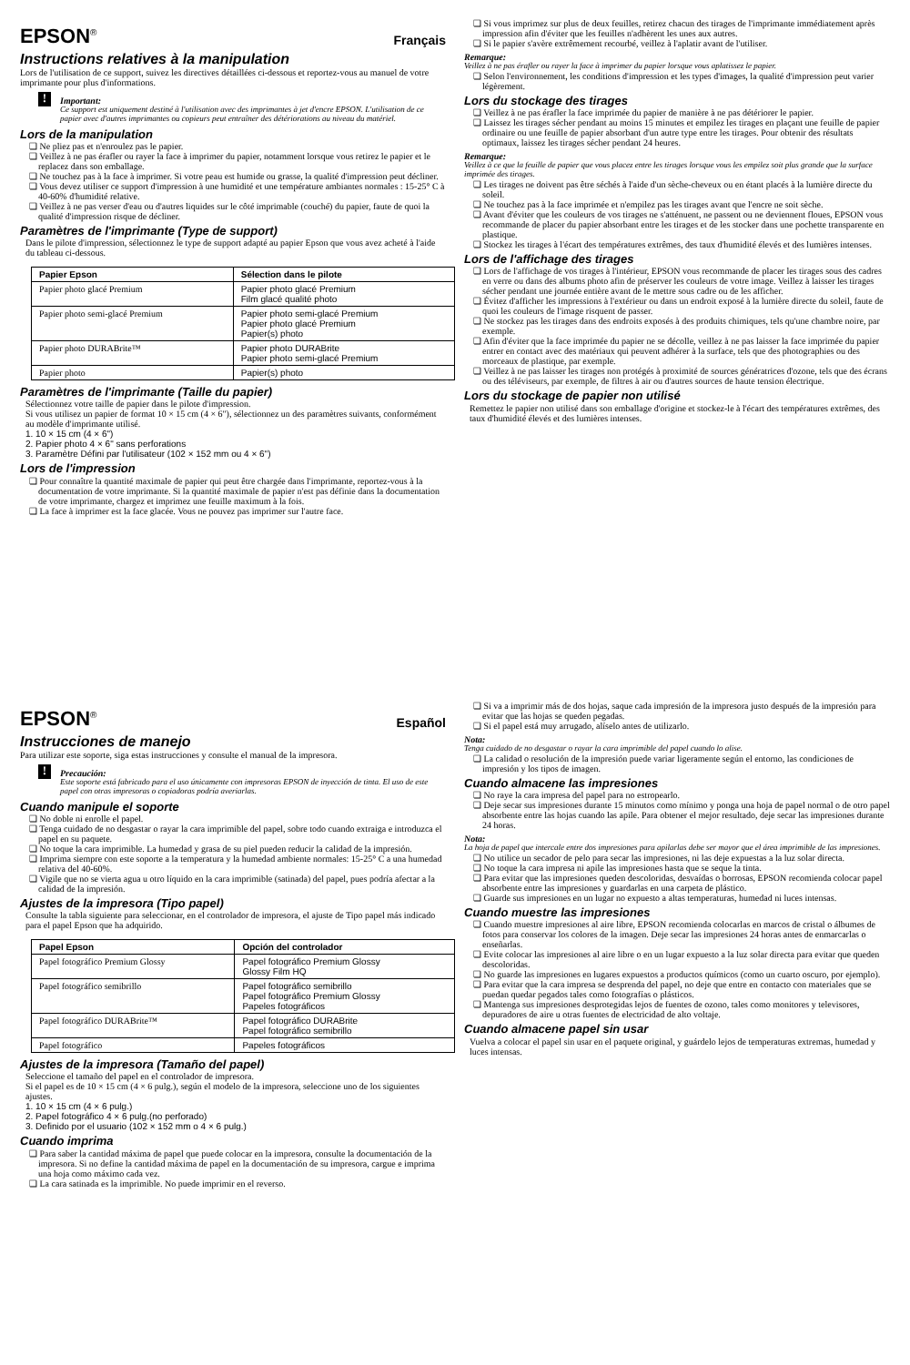EPSON<sup>®</sup> Français
Instructions relatives à la manipulation
Lors de l'utilisation de ce support, suivez les directives détaillées ci-dessous et reportez-vous au manuel de votre imprimante pour plus d'informations.
!
Important:
Ce support est uniquement destiné à l'utilisation avec des imprimantes à jet d'encre EPSON. L'utilisation de ce papier avec d'autres imprimantes ou copieurs peut entraîner des détériorations au niveau du matériel.
Lors de la manipulation
❏ Ne pliez pas et n'enroulez pas le papier.
❏ Veillez à ne pas érafler ou rayer la face à imprimer du papier, notamment lorsque vous retirez le papier et le replacez dans son emballage.
❏ Ne touchez pas à la face à imprimer. Si votre peau est humide ou grasse, la qualité d'impression peut décliner.
❏ Vous devez utiliser ce support d'impression à une humidité et une température ambiantes normales : 15-25° C à 40-60% d'humidité relative.
❏ Veillez à ne pas verser d'eau ou d'autres liquides sur le côté imprimable (couché) du papier, faute de quoi la qualité d'impression risque de décliner.
Paramètres de l'imprimante (Type de support)
Dans le pilote d'impression, sélectionnez le type de support adapté au papier Epson que vous avez acheté à l'aide du tableau ci-dessous.
| Papier Epson | Sélection dans le pilote |
| --- | --- |
| Papier photo glacé Premium | Papier photo glacé Premium Film glacé qualité photo |
| Papier photo semi-glacé Premium | Papier photo semi-glacé Premium Papier photo glacé Premium Papier(s) photo |
| Papier photo DURABrite™ | Papier photo DURABrite Papier photo semi-glacé Premium |
| Papier photo | Papier(s) photo |
Paramètres de l'imprimante (Taille du papier)
Sélectionnez votre taille de papier dans le pilote d'impression.
Si vous utilisez un papier de format 10 × 15 cm (4 × 6"), sélectionnez un des paramètres suivants, conformément au modèle d'imprimante utilisé.
1. 10 × 15 cm (4 × 6")
2. Papier photo 4 × 6" sans perforations
3. Paramètre Défini par l'utilisateur (102 × 152 mm ou 4 × 6")
Lors de l'impression
❏ Pour connaître la quantité maximale de papier qui peut être chargée dans l'imprimante, reportez-vous à la documentation de votre imprimante. Si la quantité maximale de papier n'est pas définie dans la documentation de votre imprimante, chargez et imprimez une feuille maximum à la fois.
❏ La face à imprimer est la face glacée. Vous ne pouvez pas imprimer sur l'autre face.
❏ Si vous imprimez sur plus de deux feuilles, retirez chacun des tirages de l'imprimante immédiatement après impression afin d'éviter que les feuilles n'adhèrent les unes aux autres.
❏ Si le papier s'avère extrêmement recourbé, veillez à l'aplatir avant de l'utiliser.
Remarque:
Veillez à ne pas érafler ou rayer la face à imprimer du papier lorsque vous aplatissez le papier.
❏ Selon l'environnement, les conditions d'impression et les types d'images, la qualité d'impression peut varier légèrement.
Lors du stockage des tirages
❏ Veillez à ne pas érafler la face imprimée du papier de manière à ne pas détériorer le papier.
❏ Laissez les tirages sécher pendant au moins 15 minutes et empilez les tirages en plaçant une feuille de papier ordinaire ou une feuille de papier absorbant d'un autre type entre les tirages. Pour obtenir des résultats optimaux, laissez les tirages sécher pendant 24 heures.
Remarque:
Veillez à ce que la feuille de papier que vous placez entre les tirages lorsque vous les empilez soit plus grande que la surface imprimée des tirages.
❏ Les tirages ne doivent pas être séchés à l'aide d'un sèche-cheveux ou en étant placés à la lumière directe du soleil.
❏ Ne touchez pas à la face imprimée et n'empilez pas les tirages avant que l'encre ne soit sèche.
❏ Avant d'éviter que les couleurs de vos tirages ne s'atténuent, ne passent ou ne deviennent floues, EPSON vous recommande de placer du papier absorbant entre les tirages et de les stocker dans une pochette transparente en plastique.
❏ Stockez les tirages à l'écart des températures extrêmes, des taux d'humidité élevés et des lumières intenses.
Lors de l'affichage des tirages
❏ Lors de l'affichage de vos tirages à l'intérieur, EPSON vous recommande de placer les tirages sous des cadres en verre ou dans des albums photo afin de préserver les couleurs de votre image. Veillez à laisser les tirages sécher pendant une journée entière avant de le mettre sous cadre ou de les afficher.
❏ Évitez d'afficher les impressions à l'extérieur ou dans un endroit exposé à la lumière directe du soleil, faute de quoi les couleurs de l'image risquent de passer.
❏ Ne stockez pas les tirages dans des endroits exposés à des produits chimiques, tels qu'une chambre noire, par exemple.
❏ Afin d'éviter que la face imprimée du papier ne se décolle, veillez à ne pas laisser la face imprimée du papier entrer en contact avec des matériaux qui peuvent adhérer à la surface, tels que des photographies ou des morceaux de plastique, par exemple.
❏ Veillez à ne pas laisser les tirages non protégés à proximité de sources génératrices d'ozone, tels que des écrans ou des téléviseurs, par exemple, de filtres à air ou d'autres sources de haute tension électrique.
Lors du stockage de papier non utilisé
Remettez le papier non utilisé dans son emballage d'origine et stockez-le à l'écart des températures extrêmes, des taux d'humidité élevés et des lumières intenses.
EPSON<sup>®</sup> Español
Instrucciones de manejo
Para utilizar este soporte, siga estas instrucciones y consulte el manual de la impresora.
!
Precaución:
Este soporte está fabricado para el uso únicamente con impresoras EPSON de inyección de tinta. El uso de este papel con otras impresoras o copiadoras podría averiarlas.
Cuando manipule el soporte
❏ No doble ni enrolle el papel.
❏ Tenga cuidado de no desgastar o rayar la cara imprimible del papel, sobre todo cuando extraiga e introduzca el papel en su paquete.
❏ No toque la cara imprimible. La humedad y grasa de su piel pueden reducir la calidad de la impresión.
❏ Imprima siempre con este soporte a la temperatura y la humedad ambiente normales: 15-25° C a una humedad relativa del 40-60%.
❏ Vigile que no se vierta agua u otro líquido en la cara imprimible (satinada) del papel, pues podría afectar a la calidad de la impresión.
Ajustes de la impresora (Tipo papel)
Consulte la tabla siguiente para seleccionar, en el controlador de impresora, el ajuste de Tipo papel más indicado para el papel Epson que ha adquirido.
| Papel Epson | Opción del controlador |
| --- | --- |
| Papel fotográfico Premium Glossy | Papel fotográfico Premium Glossy Glossy Film HQ |
| Papel fotográfico semibrillo | Papel fotográfico semibrillo Papel fotográfico Premium Glossy Papeles fotográficos |
| Papel fotográfico DURABrite™ | Papel fotográfico DURABrite Papel fotográfico semibrillo |
| Papel fotográfico | Papeles fotográficos |
Ajustes de la impresora (Tamaño del papel)
Seleccione el tamaño del papel en el controlador de impresora.
Si el papel es de 10 × 15 cm (4 × 6 pulg.), según el modelo de la impresora, seleccione uno de los siguientes ajustes.
1. 10 × 15 cm (4 × 6 pulg.)
2. Papel fotográfico 4 × 6 pulg.(no perforado)
3. Definido por el usuario (102 × 152 mm o 4 × 6 pulg.)
Cuando imprima
❏ Para saber la cantidad máxima de papel que puede colocar en la impresora, consulte la documentación de la impresora. Si no define la cantidad máxima de papel en la documentación de su impresora, cargue e imprima una hoja como máximo cada vez.
❏ La cara satinada es la imprimible. No puede imprimir en el reverso.
❏ Si va a imprimir más de dos hojas, saque cada impresión de la impresora justo después de la impresión para evitar que las hojas se queden pegadas.
❏ Si el papel está muy arrugado, alíselo antes de utilizarlo.
Nota:
Tenga cuidado de no desgastar o rayar la cara imprimible del papel cuando lo alise.
❏ La calidad o resolución de la impresión puede variar ligeramente según el entorno, las condiciones de impresión y los tipos de imagen.
Cuando almacene las impresiones
❏ No raye la cara impresa del papel para no estropearlo.
❏ Deje secar sus impresiones durante 15 minutos como mínimo y ponga una hoja de papel normal o de otro papel absorbente entre las hojas cuando las apile. Para obtener el mejor resultado, deje secar las impresiones durante 24 horas.
Nota:
La hoja de papel que intercale entre dos impresiones para apilarlas debe ser mayor que el área imprimible de las impresiones.
❏ No utilice un secador de pelo para secar las impresiones, ni las deje expuestas a la luz solar directa.
❏ No toque la cara impresa ni apile las impresiones hasta que se seque la tinta.
❏ Para evitar que las impresiones queden descoloridas, desvaídas o borrosas, EPSON recomienda colocar papel absorbente entre las impresiones y guardarlas en una carpeta de plástico.
❏ Guarde sus impresiones en un lugar no expuesto a altas temperaturas, humedad ni luces intensas.
Cuando muestre las impresiones
❏ Cuando muestre impresiones al aire libre, EPSON recomienda colocarlas en marcos de cristal o álbumes de fotos para conservar los colores de la imagen. Deje secar las impresiones 24 horas antes de enmarcarlas o enseñarlas.
❏ Evite colocar las impresiones al aire libre o en un lugar expuesto a la luz solar directa para evitar que queden descoloridas.
❏ No guarde las impresiones en lugares expuestos a productos químicos (como un cuarto oscuro, por ejemplo).
❏ Para evitar que la cara impresa se desprenda del papel, no deje que entre en contacto con materiales que se puedan quedar pegados tales como fotografías o plásticos.
❏ Mantenga sus impresiones desprotegidas lejos de fuentes de ozono, tales como monitores y televisores, depuradores de aire u otras fuentes de electricidad de alto voltaje.
Cuando almacene papel sin usar
Vuelva a colocar el papel sin usar en el paquete original, y guárdelo lejos de temperaturas extremas, humedad y luces intensas.